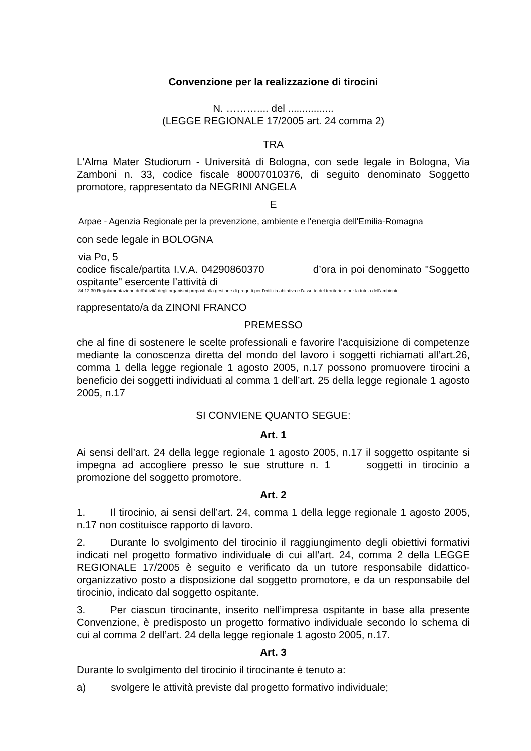Convenzione per la realizzazione di tirocini
N. ……….... del ................
(LEGGE REGIONALE 17/2005 art. 24 comma 2)
TRA
L'Alma Mater Studiorum - Università di Bologna, con sede legale in Bologna, Via Zamboni n. 33, codice fiscale 80007010376, di seguito denominato Soggetto promotore, rappresentato da NEGRINI ANGELA
E
Arpae - Agenzia Regionale per la prevenzione, ambiente e l'energia dell'Emilia-Romagna
con sede legale in BOLOGNA
via Po, 5
codice fiscale/partita I.V.A. 04290860370 d’ora in poi denominato "Soggetto ospitante" esercente l’attività di
84.12.30 Regolamentazione dell'attività degli organismi preposti alla gestione di progetti per l'edilizia abitativa e l'assetto del territorio e per la tutela dell'ambiente
rappresentato/a da ZINONI FRANCO
PREMESSO
che al fine di sostenere le scelte professionali e favorire l’acquisizione di competenze mediante la conoscenza diretta del mondo del lavoro i soggetti richiamati all’art.26, comma 1 della legge regionale 1 agosto 2005, n.17 possono promuovere tirocini a beneficio dei soggetti individuati al comma 1 dell’art. 25 della legge regionale 1 agosto 2005, n.17
SI CONVIENE QUANTO SEGUE:
Art. 1
Ai sensi dell’art. 24 della legge regionale 1 agosto 2005, n.17 il soggetto ospitante si impegna ad accogliere presso le sue strutture n. 1 soggetti in tirocinio a promozione del soggetto promotore.
Art. 2
1. Il tirocinio, ai sensi dell’art. 24, comma 1 della legge regionale 1 agosto 2005, n.17 non costituisce rapporto di lavoro.
2. Durante lo svolgimento del tirocinio il raggiungimento degli obiettivi formativi indicati nel progetto formativo individuale di cui all’art. 24, comma 2 della LEGGE REGIONALE 17/2005 è seguito e verificato da un tutore responsabile didattico-organizzativo posto a disposizione dal soggetto promotore, e da un responsabile del tirocinio, indicato dal soggetto ospitante.
3. Per ciascun tirocinante, inserito nell’impresa ospitante in base alla presente Convenzione, è predisposto un progetto formativo individuale secondo lo schema di cui al comma 2 dell’art. 24 della legge regionale 1 agosto 2005, n.17.
Art. 3
Durante lo svolgimento del tirocinio il tirocinante è tenuto a:
a) svolgere le attività previste dal progetto formativo individuale;